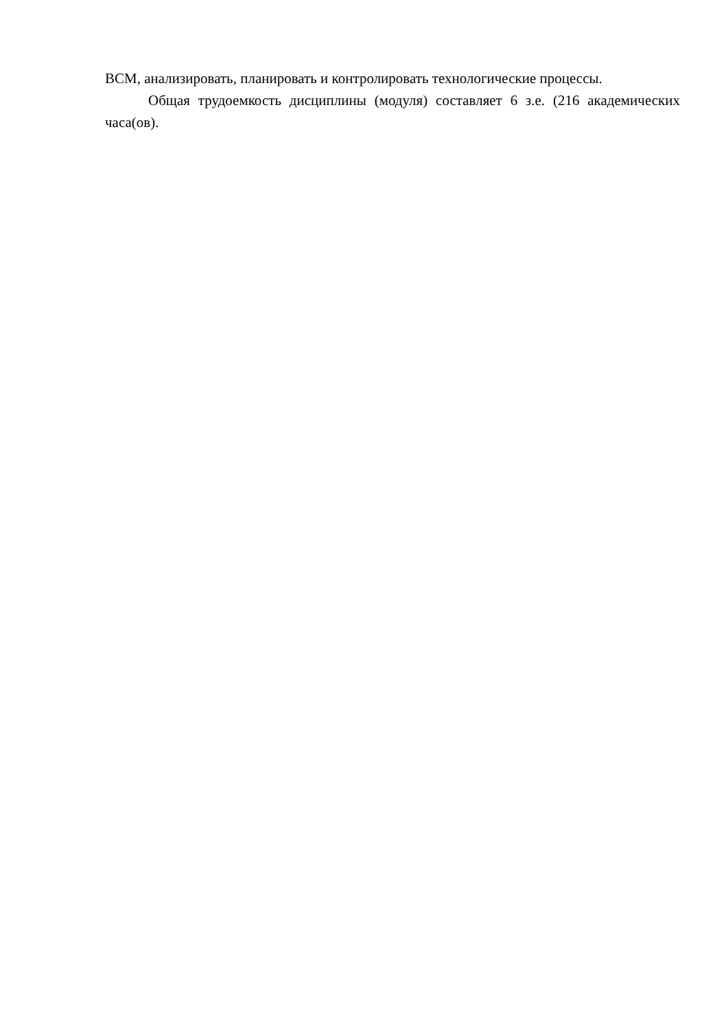ВСМ, анализировать, планировать и контролировать технологические процессы.
Общая трудоемкость дисциплины (модуля) составляет 6 з.е. (216 академических часа(ов).